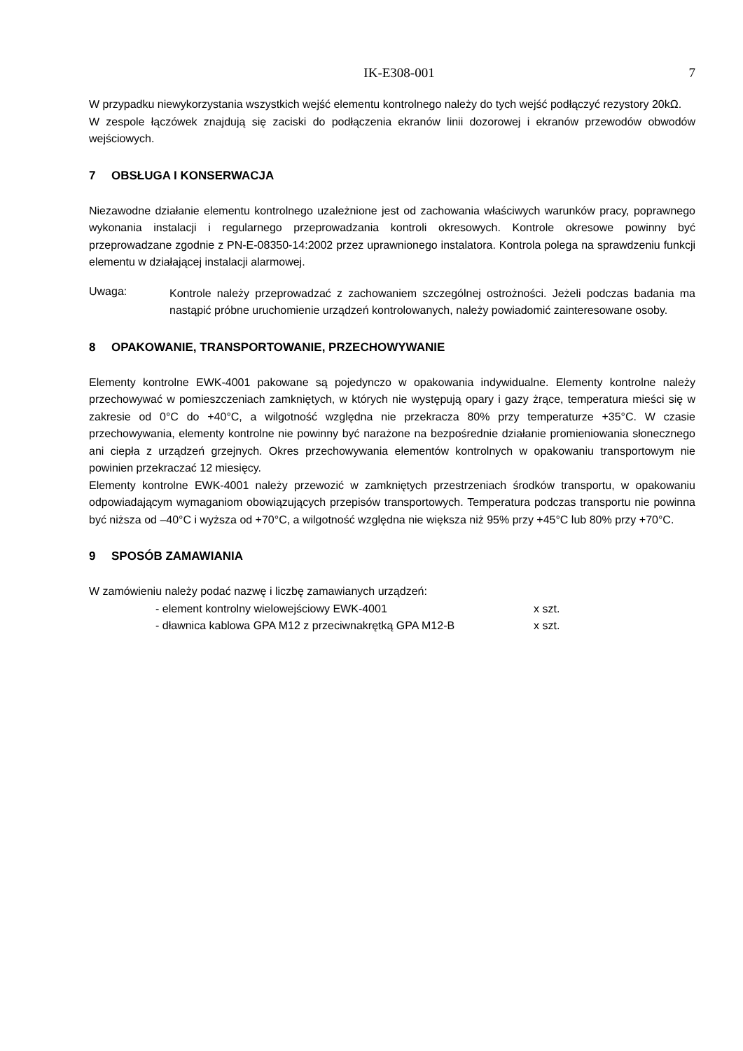IK-E308-001 7
W przypadku niewykorzystania wszystkich wejść elementu kontrolnego należy do tych wejść podłączyć rezystory 20kΩ.
W zespole łączówek znajdują się zaciski do podłączenia ekranów linii dozorowej i ekranów przewodów obwodów wejściowych.
7 OBSŁUGA I KONSERWACJA
Niezawodne działanie elementu kontrolnego uzależnione jest od zachowania właściwych warunków pracy, poprawnego wykonania instalacji i regularnego przeprowadzania kontroli okresowych. Kontrole okresowe powinny być przeprowadzane zgodnie z PN-E-08350-14:2002 przez uprawnionego instalatora. Kontrola polega na sprawdzeniu funkcji elementu w działającej instalacji alarmowej.
Uwaga:
Kontrole należy przeprowadzać z zachowaniem szczególnej ostrożności. Jeżeli podczas badania ma nastąpić próbne uruchomienie urządzeń kontrolowanych, należy powiadomić zainteresowane osoby.
8 OPAKOWANIE, TRANSPORTOWANIE, PRZECHOWYWANIE
Elementy kontrolne EWK-4001 pakowane są pojedynczo w opakowania indywidualne. Elementy kontrolne należy przechowywać w pomieszczeniach zamkniętych, w których nie występują opary i gazy żrące, temperatura mieści się w zakresie od 0°C do +40°C, a wilgotność względna nie przekracza 80% przy temperaturze +35°C. W czasie przechowywania, elementy kontrolne nie powinny być narażone na bezpośrednie działanie promieniowania słonecznego ani ciepła z urządzeń grzejnych. Okres przechowywania elementów kontrolnych w opakowaniu transportowym nie powinien przekraczać 12 miesięcy.
Elementy kontrolne EWK-4001 należy przewozić w zamkniętych przestrzeniach środków transportu, w opakowaniu odpowiadającym wymaganiom obowiązujących przepisów transportowych. Temperatura podczas transportu nie powinna być niższa od –40°C i wyższa od +70°C, a wilgotność względna nie większa niż 95% przy +45°C lub 80% przy +70°C.
9 SPOSÓB ZAMAWIANIA
W zamówieniu należy podać nazwę i liczbę zamawianych urządzeń:
- element kontrolny wielowejściowy EWK-4001 x szt.
- dławnica kablowa GPA M12 z przeciwnakrętką GPA M12-B x szt.